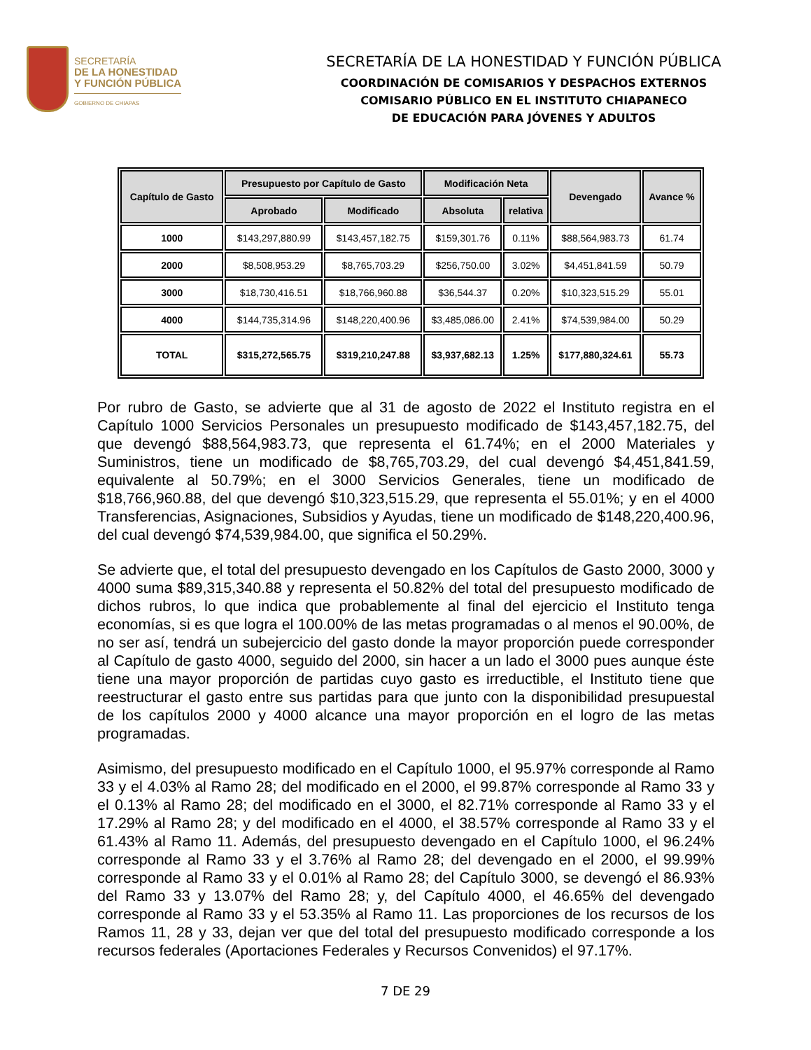SECRETARÍA
DE LA HONESTIDAD
Y FUNCIÓN PÚBLICA
GOBIERNO DE CHIAPAS
SECRETARÍA DE LA HONESTIDAD Y FUNCIÓN PÚBLICA
COORDINACIÓN DE COMISARIOS Y DESPACHOS EXTERNOS
COMISARIO PÚBLICO EN EL INSTITUTO CHIAPANECO
DE EDUCACIÓN PARA JÓVENES Y ADULTOS
| Capítulo de Gasto | Presupuesto por Capítulo de Gasto | | Modificación Neta | | Devengado | Avance % |
| --- | --- | --- | --- | --- | --- | --- |
| | Aprobado | Modificado | Absoluta | relativa | | |
| 1000 | $143,297,880.99 | $143,457,182.75 | $159,301.76 | 0.11% | $88,564,983.73 | 61.74 |
| 2000 | $8,508,953.29 | $8,765,703.29 | $256,750.00 | 3.02% | $4,451,841.59 | 50.79 |
| 3000 | $18,730,416.51 | $18,766,960.88 | $36,544.37 | 0.20% | $10,323,515.29 | 55.01 |
| 4000 | $144,735,314.96 | $148,220,400.96 | $3,485,086.00 | 2.41% | $74,539,984.00 | 50.29 |
| TOTAL | $315,272,565.75 | $319,210,247.88 | $3,937,682.13 | 1.25% | $177,880,324.61 | 55.73 |
Por rubro de Gasto, se advierte que al 31 de agosto de 2022 el Instituto registra en el Capítulo 1000 Servicios Personales un presupuesto modificado de $143,457,182.75, del que devengó $88,564,983.73, que representa el 61.74%; en el 2000 Materiales y Suministros, tiene un modificado de $8,765,703.29, del cual devengó $4,451,841.59, equivalente al 50.79%; en el 3000 Servicios Generales, tiene un modificado de $18,766,960.88, del que devengó $10,323,515.29, que representa el 55.01%; y en el 4000 Transferencias, Asignaciones, Subsidios y Ayudas, tiene un modificado de $148,220,400.96, del cual devengó $74,539,984.00, que significa el 50.29%.
Se advierte que, el total del presupuesto devengado en los Capítulos de Gasto 2000, 3000 y 4000 suma $89,315,340.88 y representa el 50.82% del total del presupuesto modificado de dichos rubros, lo que indica que probablemente al final del ejercicio el Instituto tenga economías, si es que logra el 100.00% de las metas programadas o al menos el 90.00%, de no ser así, tendrá un subejercicio del gasto donde la mayor proporción puede corresponder al Capítulo de gasto 4000, seguido del 2000, sin hacer a un lado el 3000 pues aunque éste tiene una mayor proporción de partidas cuyo gasto es irreductible, el Instituto tiene que reestructurar el gasto entre sus partidas para que junto con la disponibilidad presupuestal de los capítulos 2000 y 4000 alcance una mayor proporción en el logro de las metas programadas.
Asimismo, del presupuesto modificado en el Capítulo 1000, el 95.97% corresponde al Ramo 33 y el 4.03% al Ramo 28; del modificado en el 2000, el 99.87% corresponde al Ramo 33 y el 0.13% al Ramo 28; del modificado en el 3000, el 82.71% corresponde al Ramo 33 y el 17.29% al Ramo 28; y del modificado en el 4000, el 38.57% corresponde al Ramo 33 y el 61.43% al Ramo 11. Además, del presupuesto devengado en el Capítulo 1000, el 96.24% corresponde al Ramo 33 y el 3.76% al Ramo 28; del devengado en el 2000, el 99.99% corresponde al Ramo 33 y el 0.01% al Ramo 28; del Capítulo 3000, se devengó el 86.93% del Ramo 33 y 13.07% del Ramo 28; y, del Capítulo 4000, el 46.65% del devengado corresponde al Ramo 33 y el 53.35% al Ramo 11. Las proporciones de los recursos de los Ramos 11, 28 y 33, dejan ver que del total del presupuesto modificado corresponde a los recursos federales (Aportaciones Federales y Recursos Convenidos) el 97.17%.
7 DE 29